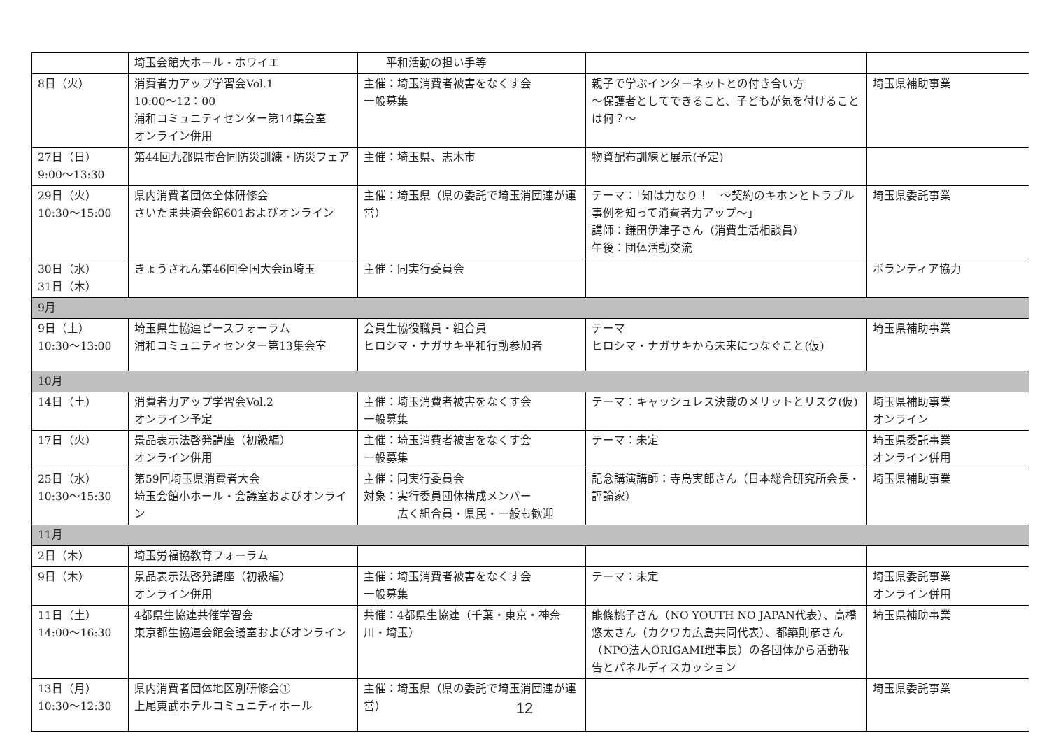| | 埼玉会館大ホール・ホワイエ | 平和活動の担い手等 | | |
| 8日（火） | 消費者力アップ学習会Vol.1 10:00～12：00 浦和コミュニティセンター第14集会室 オンライン併用 | 主催：埼玉消費者被害をなくす会 一般募集 | 親子で学ぶインターネットとの付き合い方 ～保護者としてできること、子どもが気を付けることは何？～ | 埼玉県補助事業 |
| 27日（日） 9:00～13:30 | 第44回九都県市合同防災訓練・防災フェア | 主催：埼玉県、志木市 | 物資配布訓練と展示(予定) | |
| 29日（火） 10:30～15:00 | 県内消費者団体全体研修会 さいたま共済会館601およびオンライン | 主催：埼玉県（県の委託で埼玉消団連が運営） | テーマ：「知は力なり！ ～契約のキホンとトラブル事例を知って消費者力アップ～」 講師：鎌田伊津子さん（消費生活相談員） 午後：団体活動交流 | 埼玉県委託事業 |
| 30日（水） 31日（木） | きょうされん第46回全国大会in埼玉 | 主催：同実行委員会 | | ボランティア協力 |
| 9月 | | | | |
| 9日（土） 10:30～13:00 | 埼玉県生協連ピースフォーラム 浦和コミュニティセンター第13集会室 | 会員生協役職員・組合員 ヒロシマ・ナガサキ平和行動参加者 | テーマ ヒロシマ・ナガサキから未来につなぐこと(仮) | 埼玉県補助事業 |
| 10月 | | | | |
| 14日（土） | 消費者力アップ学習会Vol.2 オンライン予定 | 主催：埼玉消費者被害をなくす会 一般募集 | テーマ：キャッシュレス決裁のメリットとリスク(仮) | 埼玉県補助事業 オンライン |
| 17日（火） | 景品表示法啓発講座（初級編） オンライン併用 | 主催：埼玉消費者被害をなくす会 一般募集 | テーマ：未定 | 埼玉県委託事業 オンライン併用 |
| 25日（水） 10:30～15:30 | 第59回埼玉県消費者大会 埼玉会館小ホール・会議室およびオンライン | 主催：同実行委員会 対象：実行委員団体構成メンバー 広く組合員・県民・一般も歓迎 | 記念講演講師：寺島実郎さん（日本総合研究所会長・評論家） | 埼玉県補助事業 |
| 11月 | | | | |
| 2日（木） | 埼玉労福協教育フォーラム | | | |
| 9日（木） | 景品表示法啓発講座（初級編） オンライン併用 | 主催：埼玉消費者被害をなくす会 一般募集 | テーマ：未定 | 埼玉県委託事業 オンライン併用 |
| 11日（土） 14:00～16:30 | 4都県生協連共催学習会 東京都生協連会館会議室およびオンライン | 共催：4都県生協連（千葉・東京・神奈川・埼玉） | 能條桃子さん（NO YOUTH NO JAPAN代表）、高橋悠太さん（カクワカ広島共同代表）、都築則彦さん（NPO法人ORIGAMI理事長）の各団体から活動報告とパネルディスカッション | 埼玉県補助事業 |
| 13日（月） 10:30～12:30 | 県内消費者団体地区別研修会① 上尾東武ホテルコミュニティホール | 主催：埼玉県（県の委託で埼玉消団連が運営） | | 埼玉県委託事業 |
12